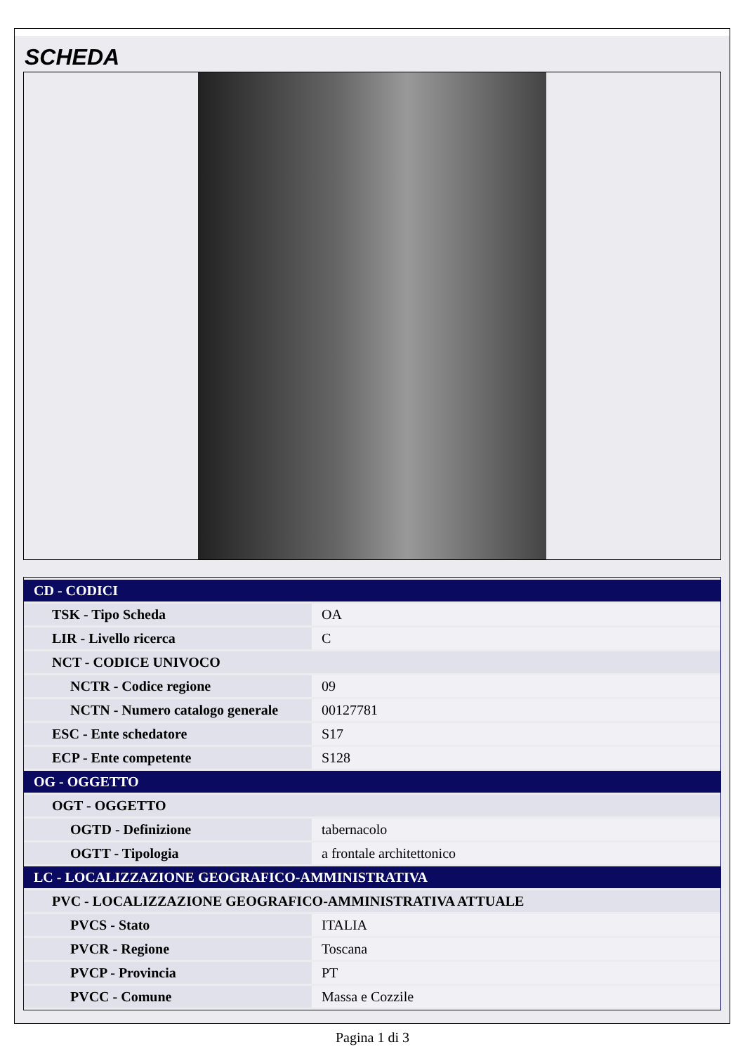SCHEDA
| CD - CODICI | |
| TSK - Tipo Scheda | OA |
| LIR - Livello ricerca | C |
| NCT - CODICE UNIVOCO | |
| NCTR - Codice regione | 09 |
| NCTN - Numero catalogo generale | 00127781 |
| ESC - Ente schedatore | S17 |
| ECP - Ente competente | S128 |
| OG - OGGETTO | |
| OGT - OGGETTO | |
| OGTD - Definizione | tabernacolo |
| OGTT - Tipologia | a frontale architettonico |
| LC - LOCALIZZAZIONE GEOGRAFICO-AMMINISTRATIVA | |
| PVC - LOCALIZZAZIONE GEOGRAFICO-AMMINISTRATIVA ATTUALE | |
| PVCS - Stato | ITALIA |
| PVCR - Regione | Toscana |
| PVCP - Provincia | PT |
| PVCC - Comune | Massa e Cozzile |
Pagina 1 di 3